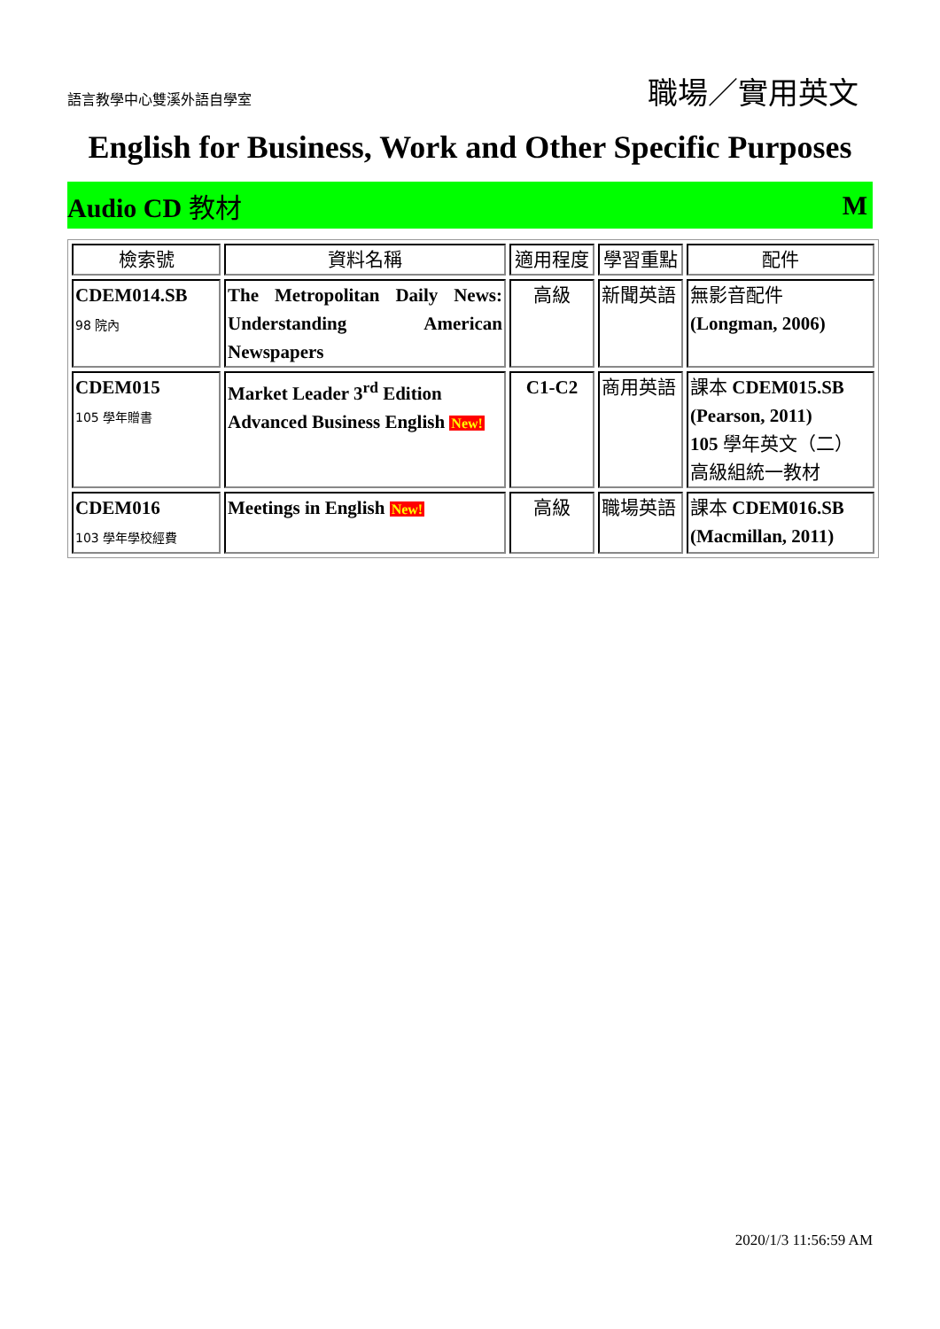語言教學中心雙溪外語自學室 職場／實用英文
English for Business, Work and Other Specific Purposes
Audio CD 教材 M
| 檢索號 | 資料名稱 | 適用程度 | 學習重點 | 配件 |
| --- | --- | --- | --- | --- |
| CDEM014.SB 98 院內 | The Metropolitan Daily News: Understanding American Newspapers | 高級 | 新聞英語 | 無影音配件 (Longman, 2006) |
| CDEM015 105 學年贈書 | Market Leader 3<sup>rd</sup> Edition Advanced Business English New! | C1-C2 | 商用英語 | 課本 CDEM015.SB (Pearson, 2011) 105 學年英文（二） 高級組統一教材 |
| CDEM016 103 學年學校經費 | Meetings in English New! | 高級 | 職場英語 | 課本 CDEM016.SB (Macmillan, 2011) |
2020/1/3 11:56:59 AM